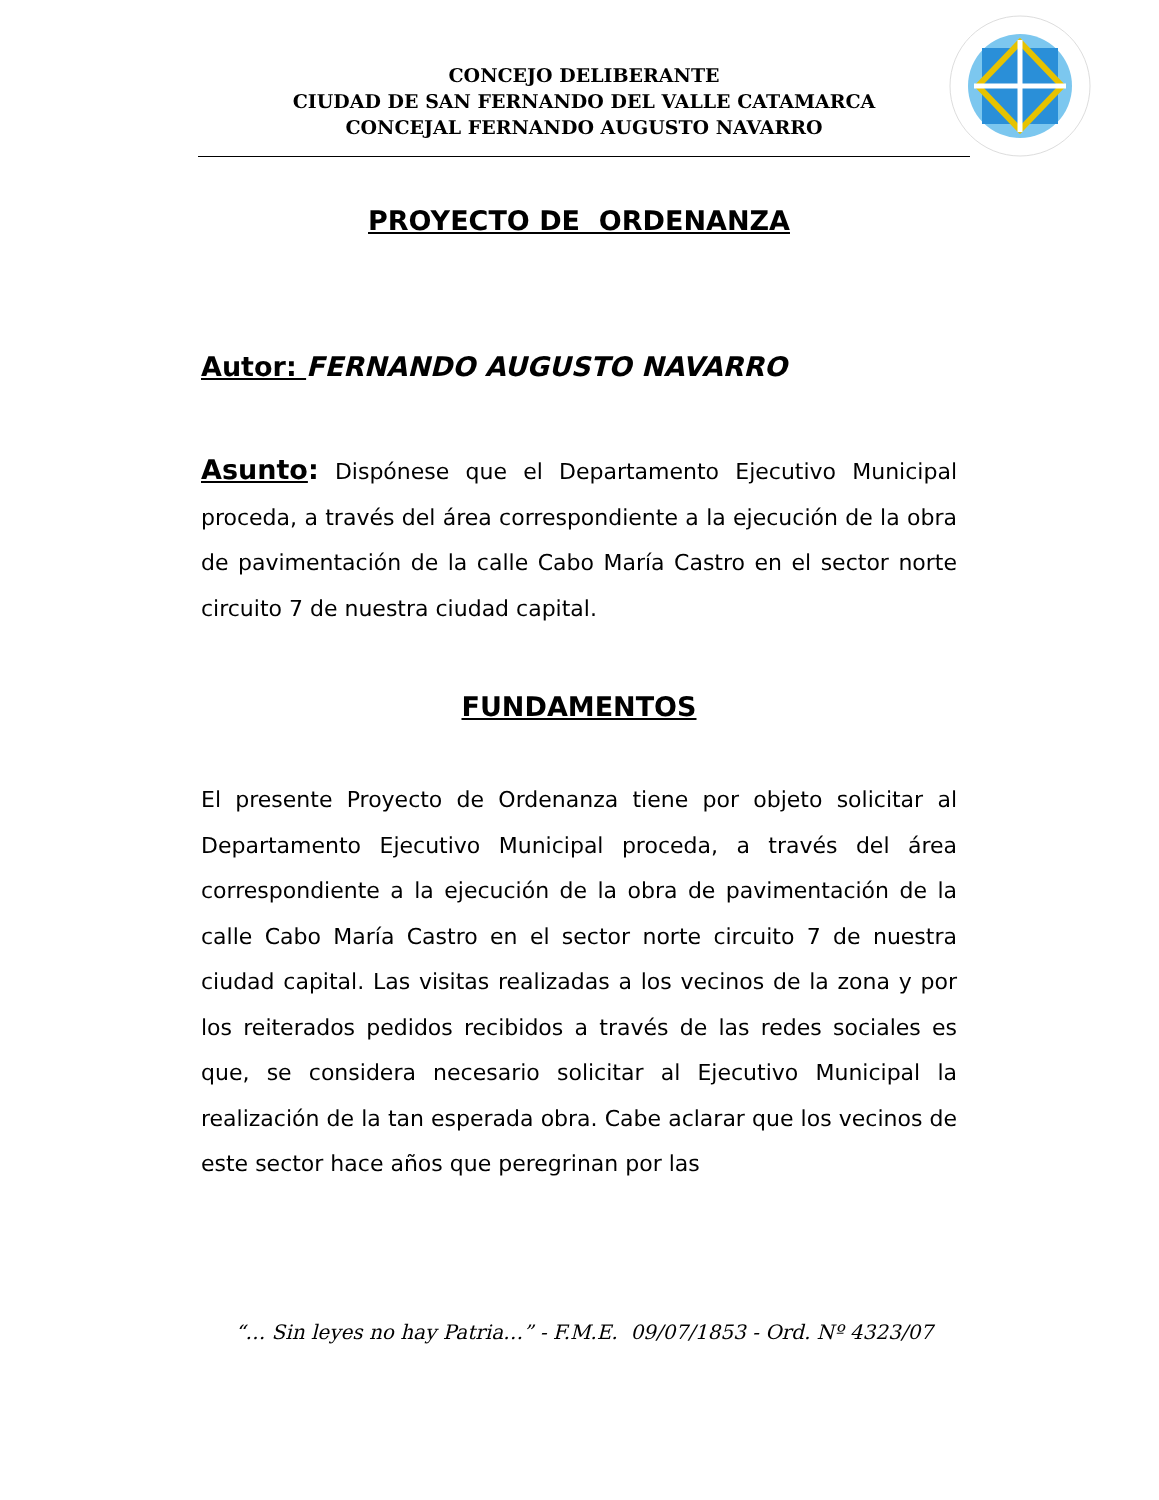CONCEJO DELIBERANTE
CIUDAD DE SAN FERNANDO DEL VALLE CATAMARCA
CONCEJAL FERNANDO AUGUSTO NAVARRO
PROYECTO DE ORDENANZA
Autor: FERNANDO AUGUSTO NAVARRO
Asunto: Dispónese que el Departamento Ejecutivo Municipal proceda, a través del área correspondiente a la ejecución de la obra de pavimentación de la calle Cabo María Castro en el sector norte circuito 7 de nuestra ciudad capital.
FUNDAMENTOS
El presente Proyecto de Ordenanza tiene por objeto solicitar al Departamento Ejecutivo Municipal proceda, a través del área correspondiente a la ejecución de la obra de pavimentación de la calle Cabo María Castro en el sector norte circuito 7 de nuestra ciudad capital. Las visitas realizadas a los vecinos de la zona y por los reiterados pedidos recibidos a través de las redes sociales es que, se considera necesario solicitar al Ejecutivo Municipal la realización de la tan esperada obra. Cabe aclarar que los vecinos de este sector hace años que peregrinan por las
“… Sin leyes no hay Patria…” - F.M.E. 09/07/1853 - Ord. Nº 4323/07